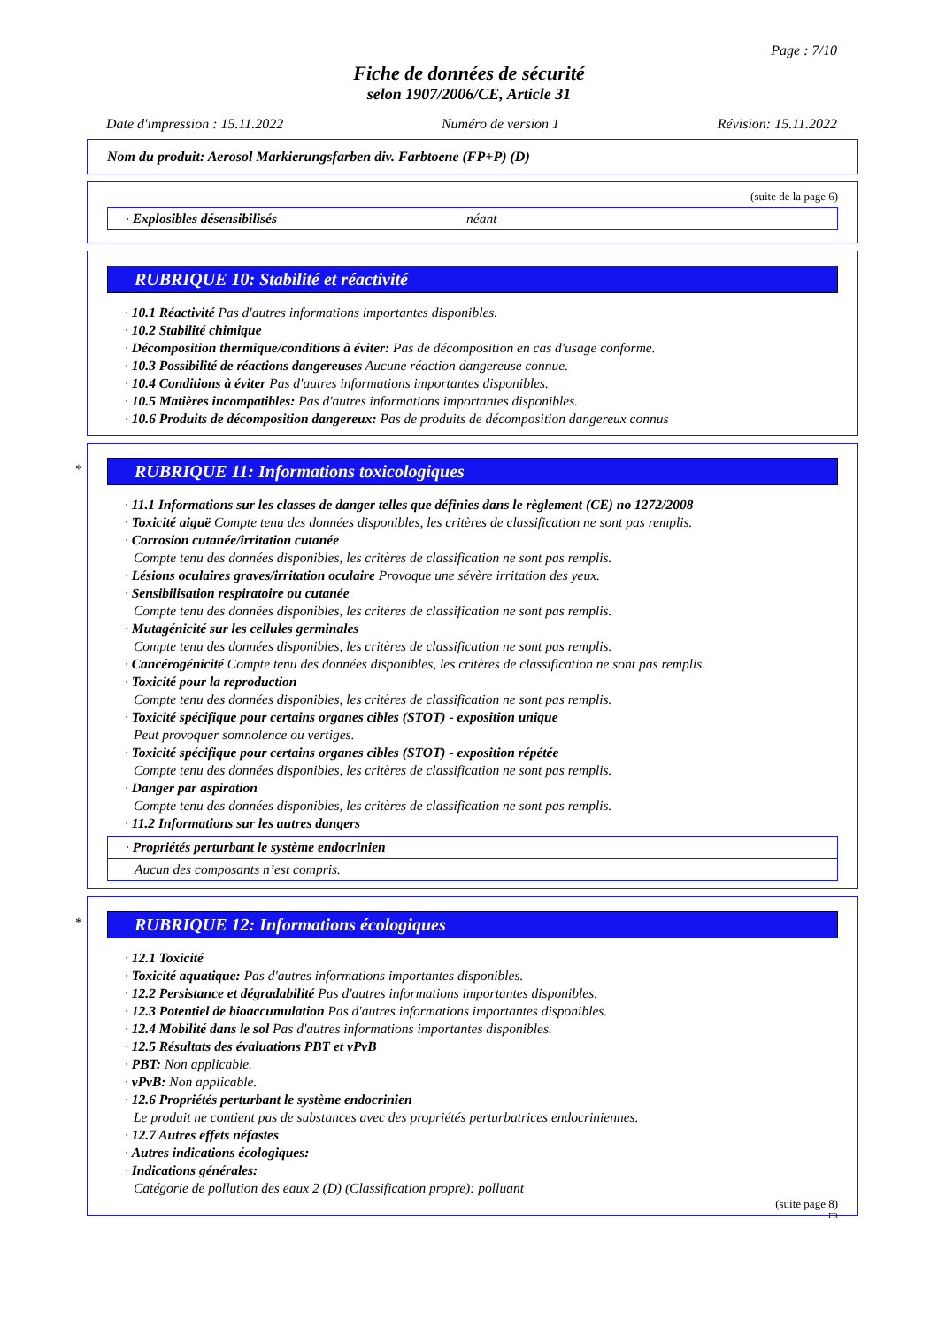Page : 7/10
Fiche de données de sécurité
selon 1907/2006/CE, Article 31
Date d'impression : 15.11.2022 Numéro de version 1 Révision: 15.11.2022
Nom du produit: Aerosol Markierungsfarben div. Farbtoene (FP+P) (D)
(suite de la page 6)
· Explosibles désensibilisés néant
RUBRIQUE 10: Stabilité et réactivité
· 10.1 Réactivité Pas d'autres informations importantes disponibles.
· 10.2 Stabilité chimique
· Décomposition thermique/conditions à éviter: Pas de décomposition en cas d'usage conforme.
· 10.3 Possibilité de réactions dangereuses Aucune réaction dangereuse connue.
· 10.4 Conditions à éviter Pas d'autres informations importantes disponibles.
· 10.5 Matières incompatibles: Pas d'autres informations importantes disponibles.
· 10.6 Produits de décomposition dangereux: Pas de produits de décomposition dangereux connus
*
RUBRIQUE 11: Informations toxicologiques
· 11.1 Informations sur les classes de danger telles que définies dans le règlement (CE) no 1272/2008
· Toxicité aiguë Compte tenu des données disponibles, les critères de classification ne sont pas remplis.
· Corrosion cutanée/irritation cutanée
Compte tenu des données disponibles, les critères de classification ne sont pas remplis.
· Lésions oculaires graves/irritation oculaire Provoque une sévère irritation des yeux.
· Sensibilisation respiratoire ou cutanée
Compte tenu des données disponibles, les critères de classification ne sont pas remplis.
· Mutagénicité sur les cellules germinales
Compte tenu des données disponibles, les critères de classification ne sont pas remplis.
· Cancérogénicité Compte tenu des données disponibles, les critères de classification ne sont pas remplis.
· Toxicité pour la reproduction
Compte tenu des données disponibles, les critères de classification ne sont pas remplis.
· Toxicité spécifique pour certains organes cibles (STOT) - exposition unique
Peut provoquer somnolence ou vertiges.
· Toxicité spécifique pour certains organes cibles (STOT) - exposition répétée
Compte tenu des données disponibles, les critères de classification ne sont pas remplis.
· Danger par aspiration
Compte tenu des données disponibles, les critères de classification ne sont pas remplis.
· 11.2 Informations sur les autres dangers
· Propriétés perturbant le système endocrinien
Aucun des composants n’est compris.
*
RUBRIQUE 12: Informations écologiques
· 12.1 Toxicité
· Toxicité aquatique: Pas d'autres informations importantes disponibles.
· 12.2 Persistance et dégradabilité Pas d'autres informations importantes disponibles.
· 12.3 Potentiel de bioaccumulation Pas d'autres informations importantes disponibles.
· 12.4 Mobilité dans le sol Pas d'autres informations importantes disponibles.
· 12.5 Résultats des évaluations PBT et vPvB
· PBT: Non applicable.
· vPvB: Non applicable.
· 12.6 Propriétés perturbant le système endocrinien
Le produit ne contient pas de substances avec des propriétés perturbatrices endocriniennes.
· 12.7 Autres effets néfastes
· Autres indications écologiques:
· Indications générales:
Catégorie de pollution des eaux 2 (D) (Classification propre): polluant
(suite page 8)
FR